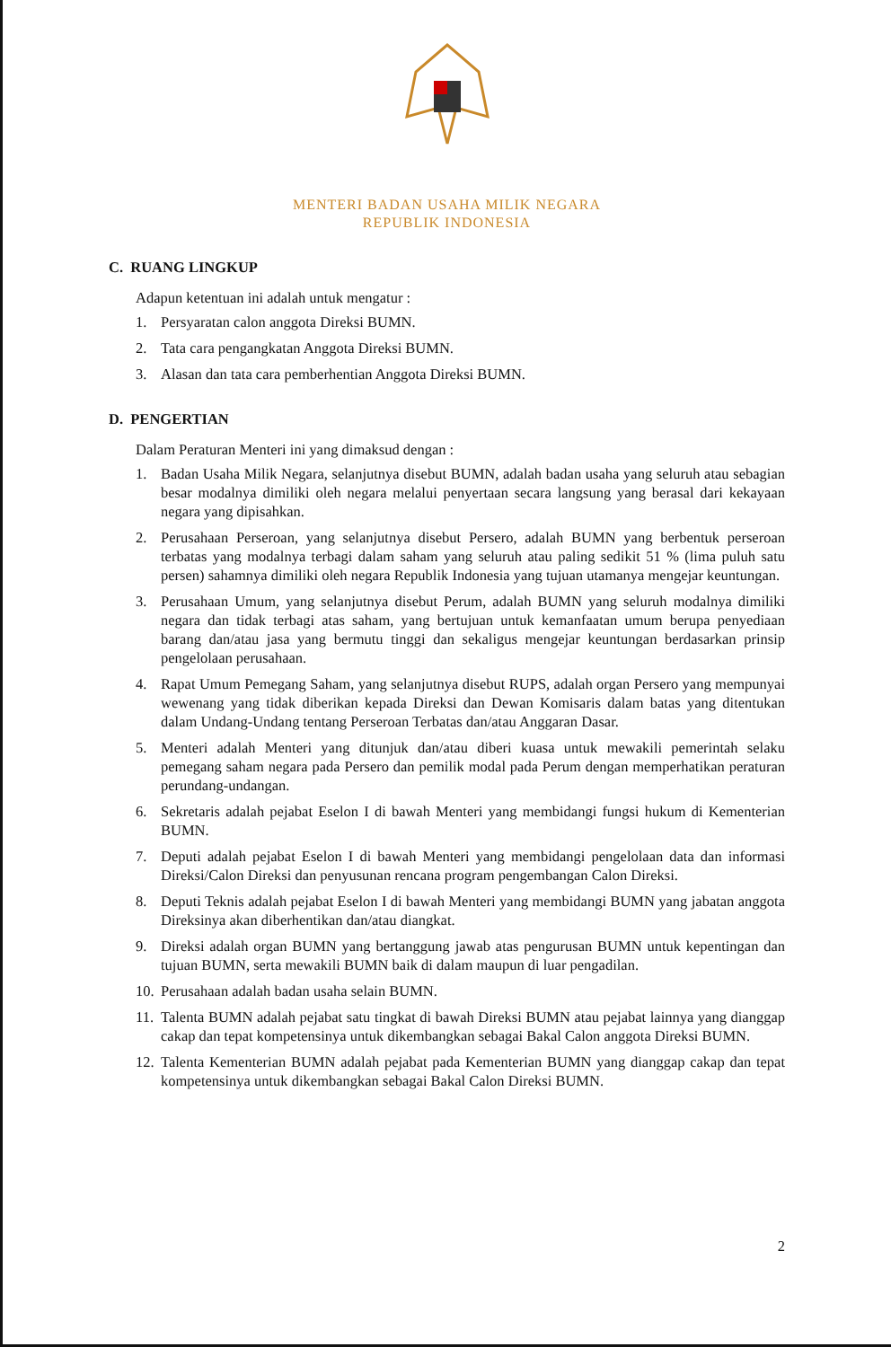MENTERI BADAN USAHA MILIK NEGARA
REPUBLIK INDONESIA
C. RUANG LINGKUP
Adapun ketentuan ini adalah untuk mengatur :
1. Persyaratan calon anggota Direksi BUMN.
2. Tata cara pengangkatan Anggota Direksi BUMN.
3. Alasan dan tata cara pemberhentian Anggota Direksi BUMN.
D. PENGERTIAN
Dalam Peraturan Menteri ini yang dimaksud dengan :
1. Badan Usaha Milik Negara, selanjutnya disebut BUMN, adalah badan usaha yang seluruh atau sebagian besar modalnya dimiliki oleh negara melalui penyertaan secara langsung yang berasal dari kekayaan negara yang dipisahkan.
2. Perusahaan Perseroan, yang selanjutnya disebut Persero, adalah BUMN yang berbentuk perseroan terbatas yang modalnya terbagi dalam saham yang seluruh atau paling sedikit 51 % (lima puluh satu persen) sahamnya dimiliki oleh negara Republik Indonesia yang tujuan utamanya mengejar keuntungan.
3. Perusahaan Umum, yang selanjutnya disebut Perum, adalah BUMN yang seluruh modalnya dimiliki negara dan tidak terbagi atas saham, yang bertujuan untuk kemanfaatan umum berupa penyediaan barang dan/atau jasa yang bermutu tinggi dan sekaligus mengejar keuntungan berdasarkan prinsip pengelolaan perusahaan.
4. Rapat Umum Pemegang Saham, yang selanjutnya disebut RUPS, adalah organ Persero yang mempunyai wewenang yang tidak diberikan kepada Direksi dan Dewan Komisaris dalam batas yang ditentukan dalam Undang-Undang tentang Perseroan Terbatas dan/atau Anggaran Dasar.
5. Menteri adalah Menteri yang ditunjuk dan/atau diberi kuasa untuk mewakili pemerintah selaku pemegang saham negara pada Persero dan pemilik modal pada Perum dengan memperhatikan peraturan perundang-undangan.
6. Sekretaris adalah pejabat Eselon I di bawah Menteri yang membidangi fungsi hukum di Kementerian BUMN.
7. Deputi adalah pejabat Eselon I di bawah Menteri yang membidangi pengelolaan data dan informasi Direksi/Calon Direksi dan penyusunan rencana program pengembangan Calon Direksi.
8. Deputi Teknis adalah pejabat Eselon I di bawah Menteri yang membidangi BUMN yang jabatan anggota Direksinya akan diberhentikan dan/atau diangkat.
9. Direksi adalah organ BUMN yang bertanggung jawab atas pengurusan BUMN untuk kepentingan dan tujuan BUMN, serta mewakili BUMN baik di dalam maupun di luar pengadilan.
10. Perusahaan adalah badan usaha selain BUMN.
11. Talenta BUMN adalah pejabat satu tingkat di bawah Direksi BUMN atau pejabat lainnya yang dianggap cakap dan tepat kompetensinya untuk dikembangkan sebagai Bakal Calon anggota Direksi BUMN.
12. Talenta Kementerian BUMN adalah pejabat pada Kementerian BUMN yang dianggap cakap dan tepat kompetensinya untuk dikembangkan sebagai Bakal Calon Direksi BUMN.
2